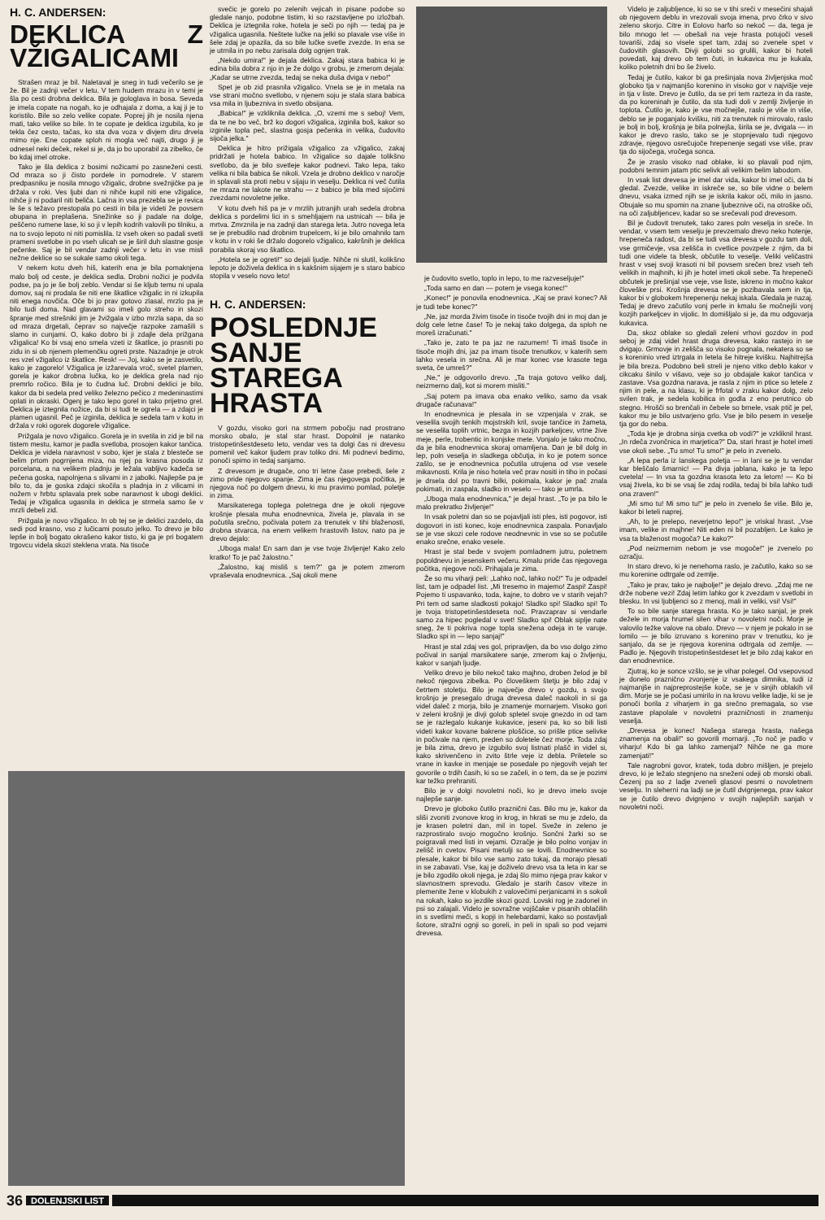H. C. ANDERSEN:
DEKLICA Z VŽIGALICAMI
Strašen mraz je bil. Naletaval je sneg in tudi večerilo se je že. Bil je zadnji večer v letu. V tem hudem mrazu in v temi je šla po cesti drobna deklica. Bila je gologlava in bosa. Seveda je imela copate na nogah, ko je odhajala z doma, a kaj ji je to koristilo. Bile so zelo velike copate. Poprej jih je nosila njena mati, tako velike so bile. In te copate je deklica izgubila, ko je tekla čez cesto, tačas, ko sta dva voza v divjem diru drvela mimo nje. Ene copate sploh ni mogla več najti, drugo ji je odnesel neki deček, rekel si je, da jo bo uporabil za zibelko, če bo kdaj imel otroke.
Tako je šla deklica z bosimi nožicami po zasneženi cesti. Od mraza so ji čisto pordele in pomodrele. V starem predpasniku je nosila mnogo vžigalic, drobne svežnjičke pa je držala v roki. Ves ljubi dan ni nihče kupil niti ene vžigalice, nihče ji ni podaril niti beliča. Lačna in vsa prezebla se je revica le še s težavo prestopala po cesti in bila je videti že povsem obupana in preplašena. Snežinke so ji padale na dolge, peščeno rumene lase, ki so ji v lepih kodrih valovili po tilniku, a na to svojo lepoto ni niti pomislila. Iz vseh oken so padali svetli prameni svetlobe in po vseh ulicah se je širil duh slastne gosje pečenke. Saj je bil vendar zadnji večer v letu in vse misli nežne deklice so se sukale samo okoli tega.
V nekem kotu dveh hiš, katerih ena je bila pomaknjena malo bolj od ceste, je deklica sedla. Drobni nožici je podvila podse, pa jo je še bolj zeblo. Vendar si še kljub temu ni upala domov, saj ni prodala še niti ene škatlice vžigalic in ni izkupila niti enega novčiča. Oče bi jo prav gotovo zlasal, mrzlo pa je bilo tudi doma. Nad glavami so imeli golo streho in skozi špranje med strešniki jim je žvižgala v izbo mrzla sapa, da so od mraza drgetali, čeprav so največje razpoke zamašili s slamo in cunjami. O, kako dobro bi ji zdajle dela prižgana vžigalica! Ko bi vsaj eno smela vzeti iz škatlice, jo prasniti po zidu in si ob njenem plemenčku ogreti prste. Nazadnje je otrok res vzel vžigalico iz škatlice. Resk! — Joj, kako se je zasvetilo, kako je zagorelo! Vžigalica je izžarevala vroč, svetel plamen, gorela je kakor drobna lučka, ko je deklica grela nad njo premrlo ročico. Bila je to čudna luč. Drobni deklici je bilo, kakor da bi sedela pred veliko železno pečico z medeninastimi oplati in okraski. Ogenj je tako lepo gorel in tako prijetno grel. Deklica je iztegnila nožice, da bi si tudi te ogrela — a zdajci je plamen ugasnil. Peč je izginila, deklica je sedela tam v kotu in držala v roki ogorek dogorele vžigalice.
Prižgala je novo vžigalico. Gorela je in svetila in zid je bil na tistem mestu, kamor je padla svetloba, prosojen kakor tančica. Deklica je videla naravnost v sobo, kjer je stala z blesteče se belim prtom pogrnjena miza, na njej pa krasna posoda iz porcelana, a na velikem pladnju je ležala vabljivo kadeča se pečena goska, napolnjena s slivami in z jabolki. Najlepše pa je bilo to, da je goska zdajci skočila s pladnja in z vilicami in nožem v hrbtu splavala prek sobe naravnost k ubogi deklici. Tedaj je vžigalica ugasnila in deklica je strmela samo še v mrzli debeli zid.
Prižgala je novo vžigalico. In ob tej se je deklici zazdelo, da sedi pod krasno, vso z lučicami posuto jelko. To drevo je bilo lepše in bolj bogato okrašeno kakor tisto, ki ga je pri bogatem trgovcu videla skozi steklena vrata. Na tisoče
svečic je gorelo po zelenih vejicah in pisane podobe so gledale nanjo, podobne tistim, ki so razstavljene po izložbah. Deklica je iztegnila roke, hotela je seči po njih — tedaj pa je vžigalica ugasnila. Neštete lučke na jelki so plavale vse više in šele zdaj je opazila, da so bile lučke svetle zvezde. In ena se je utrnila in po nebu zarisala dolg ognjen trak.
„Nekdo umira!" je dejala deklica. Zakaj stara babica ki je edina bila dobra z njo in je že dolgo v grobu, je zmerom dejala: „Kadar se utrne zvezda, tedaj se neka duša dviga v nebo!"
Spet je ob zid prasnila vžigalico. Vnela se je in metala na vse strani močno svetlobo, v njenem soju je stala stara babica vsa mila in ljubezniva in svetlo obsijana.
„Babica!" je vzkliknila deklica. „O, vzemi me s seboj! Vem, da te ne bo več, brž ko dogori vžigalica, izginila boš, kakor so izginile topla peč, slastna gosja pečenka in velika, čudovito sijoča jelka."
Deklica je hitro prižigala vžigalico za vžigalico, zakaj pridržati je hotela babico. In vžigalice so dajale tolikšno svetlobo, da je bilo svetleje kakor podnevi. Tako lepa, tako velika ni bila babica še nikoli. Vzela je drobno deklico v naročje in splavali sta proti nebu v sijaju in veselju. Deklica ni več čutila ne mraza ne lakote ne strahu — z babico je bila med sijočimi zvezdami novoletne jelke.
V kotu dveh hiš pa je v mrzlih jutranjih urah sedela drobna deklica s pordelimi lici in s smehljajem na ustnicah — bila je mrtva. Zmrznila je na zadnji dan starega leta. Jutro novega leta se je prebudilo nad drobnim trupelcem, ki je bilo omahnilo tam v kotu in v roki še držalo dogorelo vžigalico, kakršnih je deklica porabila skoraj vso škatlico.
„Hotela se je ogreti!" so dejali ljudje. Nihče ni slutil, kolikšno lepoto je doživela deklica in s kakšnim sijajem je s staro babico stopila v veselo novo leto!
H. C. ANDERSEN:
POSLEDNJE SANJE STAREGA HRASTA
V gozdu, visoko gori na strmem pobočju nad prostrano morsko obalo, je stal star hrast. Dopolnil je natanko tristopetinšestdeseto leto, vendar ves ta dolgi čas ni drevesu pomenil več kakor ljudem prav toliko dni. Mi podnevi bedimo, ponoči spimo in tedaj sanjamo.
Z drevesom je drugače, ono tri letne čase prebedi, šele z zimo pride njegovo spanje. Zima je čas njegovega počitka, je njegova noč po dolgem dnevu, ki mu pravimo pomlad, poletje in zima.
Marsikaterega toplega poletnega dne je okoli njegove krošnje plesala muha enodnevnica, živela je, plavala in se počutila srečno, počivala potem za trenutek v tihi blaženosti, drobna stvarca, na enem velikem hrastovih listov, nato pa je drevo dejalo:
„Uboga mala! En sam dan je vse tvoje življenje! Kako zelo kratko! To je pač žalostno."
„Žalostno, kaj misliš s tem?" ga je potem zmerom vpraševala enodnevnica. „Saj okoli mene
je čudovito svetlo, toplo in lepo, to me razveseljuje!"
„Toda samo en dan — potem je vsega konec!"
„Konec!" je ponovila enodnevnica. „Kaj se pravi konec? Ali je tudi tebe konec?"
„Ne, jaz morda živim tisoče in tisoče tvojih dni in moj dan je dolg cele letne čase! To je nekaj tako dolgega, da sploh ne moreš izračunati."
„Tako je, zato te pa jaz ne razumem! Ti imaš tisoče in tisoče mojih dni, jaz pa imam tisoče trenutkov, v katerih sem lahko vesela in srečna. Ali je mar konec vse krasote tega sveta, če umreš?"
„Ne," je odgovorilo drevo. „Ta traja gotovo veliko dalj, neizmerno dalj, kot si morem misliti."
„Saj potem pa imava oba enako veliko, samo da vsak drugače računava!"
In enodnevnica je plesala in se vzpenjala v zrak, se veselila svojih tenkih mojstrskih kril, svoje tančice in žameta, se veselila toplih vrtnic, bezga in kozjih parkeljcev, vrtne žive meje, perle, trobentic in konjske mete. Vonjalo je tako močno, da je bila enodnevnica skoraj omamljena. Dan je bil dolg in lep, poln veselja in sladkega občutja, in ko je potem sonce zašlo, se je enodnevnica počutila utrujena od vse vesele mikavnosti. Krila je niso hotela več prav nositi in tiho in počasi je drsela dol po travni bilki, pokimala, kakor je pač znala pokimati, in zaspala, sladko in veselo — tako je umrla.
„Uboga mala enodnevnica," je dejal hrast. „To je pa bilo le malo prekratko življenje!"
In vsak poletni dan so se pojavljali isti ples, isti pogovor, isti dogovori in isti konec, koje enodnevnica zaspala. Ponavljalo se je vse skozi cele rodove neodnevnic in vse so se počutile enako srečne, enako vesele.
Hrast je stal bede v svojem pomladnem jutru, poletnem popoldnevu in jesenskem večeru. Kmalu pride čas njegovega počitka, njegove noči. Prihajala je zima.
Že so mu viharji peli: „Lahko noč, lahko noč!" Tu je odpadel list, tam je odpadel list. „Mi tresemo in majemo! Zaspi! Zaspi! Pojemo ti uspavanko, toda, kajne, to dobro ve v starih vejah? Pri tem od same sladkosti pokajo! Sladko spi! Sladko spi! To je tvoja tristopetinšestdeseta noč. Pravzaprav si vendarle samo za hipec pogledal v svet! Sladko spi! Oblak siplje nate sneg, že ti pokriva noge topla snežena odeja in te varuje. Sladko spi in — lepo sanjaj!"
Hrast je stal zdaj ves gol, pripravljen, da bo vso dolgo zimo počival in sanjal marsikatere sanje, zmerom kaj o življenju, kakor v sanjah ljudje.
Veliko drevo je bilo nekoč tako majhno, droben želod je bil nekoč njegova zibelka. Po človeškem štetju je bilo zdaj v četrtem stoletju. Bilo je največje drevo v gozdu, s svojo krošnjo je presegalo druga drevesa daleč naokoli in si ga videl daleč z morja, bilo je znamenje mornarjem. Visoko gori v zeleni krošnji je divji golob spletel svoje gnezdo in od tam se je razlegalo kukanje kukavice, jeseni pa, ko so bili listi videti kakor kovane bakrene ploščice, so prišle ptice selivke in počivale na njem, preden so doletele čez morje. Toda zdaj je bila zima, drevo je izgubilo svoj listnati plašč in videl si, kako skrivenčeno in zvito štrle veje iz debla. Priletele so vrane in kavke in menjaje se posedale po njegovih vejah ter govorile o trdih časih, ki so se začeli, in o tem, da se je pozimi kar težko prehraniti.
Bilo je v dolgi novoletni noči, ko je drevo imelo svoje najlepše sanje.
Drevo je globoko čutilo praznični čas. Bilo mu je, kakor da sliši zvoniti zvonove krog in krog, in hkrati se mu je zdelo, da je krasen poletni dan, mil in topel. Sveže in zeleno je razprostiralo svojo mogočno krošnjo. Sončni žarki so se poigravali med listi in vejami. Ozračje je bilo polno vonjav in zelišč in cvetov. Pisani metulji so se lovili. Enodnevnice so plesale, kakor bi bilo vse samo zato tukaj, da morajo plesati in se zabavati. Vse, kaj je doživelo drevo vsa ta leta in kar se je bilo zgodilo okoli njega, je zdaj šlo mimo njega prav kakor v slavnostnem sprevodu. Gledalo je starih časov viteze in plemenite žene v klobukih z valovečimi perjanicami in s sokoli na rokah, kako so jezdile skozi gozd. Lovski rog je zadonel in psi so zalajali. Videlo je sovražne vojščake v pisanih oblačilih in s svetlimi meči, s kopji in helebardami, kako so postavljali šotore, stražni ognji so goreli, in peli in spali so pod vejami drevesa.
Videlo je zaljubljence, ki so se v tihi sreči v mesečini shajali ob njegovem deblu in vrezovali svoja imena, prvo črko v sivo zeleno skorjo. Citre in Eolovo harfo so nekoč — da, tega je bilo mnogo let — obešali na veje hrasta potujoči veseli tovariši, zdaj so visele spet tam, zdaj so zvenele spet v čudovitih glasovih. Divji golobi so grulili, kakor bi hoteli povedati, kaj drevo ob tem čuti, in kukavica mu je kukala, koliko poletnih dni bo še živelo.
Tedaj je čutilo, kakor bi ga prešinjala nova življenjska moč globoko tja v najmanjšo koreni­no in visoko gor v najvišje veje in tja v liste. Drevo je čutilo, da se pri tem razteza in da raste, da po koreninah je čutilo, da sta tudi doli v zemlji življenje in toplota. Čutilo je, kako je vse močnejše, raslo je više in više, deblo se je poganjalo kvišku, niti za trenutek ni mirovalo, raslo je bolj in bolj, krošnja je bila polnejša, širila se je, dvigala — in kakor je drevo raslo, tako se je stopnjevalo tudi njegovo zdravje, njegovo osrečujoče hrepenenje segati vse više, prav tja do sijočega, vročega sonca.
Že je zraslo visoko nad oblake, ki so plavali pod njim, podobni temnim jatam ptic selivk ali velikim belim labodom.
In vsak list drevesa je imel dar vida, kakor bi imel oči, da bi gledal. Zvezde, velike in iskreče se, so bile vidne o belem dnevu, vsaka izmed njih se je iskrila kakor oči, milo in jasno. Obujale so mu spomin na znane ljubeznive oči, na otroške oči, na oči zaljubljencev, kadar so se srečevali pod drevesom.
Bil je čudovit trenutek, tako zares poln veselja in sreče. In vendar, v vsem tem veselju je prevzemalo drevo neko hotenje, hrepeneča radost, da bi se tudi vsa drevesa v gozdu tam doli, vse grmičevje, vsa zelišča in cvetlice povzpele z njim, da bi tudi one videle ta blesk, občutile to veselje. Veliki veličastni hrast v vsej svoji krasoti ni bil povsem srečen brez vseh teh velikih in majhnih, ki jih je hotel imeti okoli sebe. Ta hrepeneči občutek je prešinjal vse veje, vse liste, iskreno in močno kakor človeške prsi. Krošnja drevesa se je pozibavala sem in tja, kakor bi v globokem hrepenenju nekaj iskala. Gledala je nazaj. Tedaj je drevo začutilo vonj perle in kmalu še močnejši vonj kozjih parkeljcev in vijolic. In domišljalo si je, da mu odgovarja kukavica.
Da, skoz oblake so gledali zeleni vrhovi gozdov in pod seboj je zdaj videl hrast druga drevesa, kako rastejo in se dvigajo. Grmovje in zelišča so visoko pognala, nekatera so se s koreninio vred iztrgala in letela še hitreje kvišku. Najhitrejša je bila breza. Podobno beli streli je njeno vitko deblo kakor v cikcaku šinilo v višavo, veje so jo obdajale kakor tančica v zastave. Vsa gozdna narava, je rasla z njim in ptice so letele z njim in pele, a na klasu, ki je frfotal v zraku kakor dolg, zelo svilen trak, je sedela kobilica in godla z eno perutnico ob stegno. Hrošči so brenčali in čebele so brnele, vsak ptič je pel, kakor mu je bilo ustvarjeno grlo. Vse je bilo pesem in veselje tja gor do neba.
„Toda kje je drobna sinja cvetka ob vodi?" je vzkliknil hrast. „In rdeča zvončnica in marjetica?" Da, stari hrast je hotel imeti vse okoli sebe. „Tu smo! Tu smo!" je pelo in zvenelo.
„A lepa perla iz lanskega poletja — in lani se je tu vendar kar bleščalo šmarnic! — Pa divja jablana, kako je ta lepo cvetela! — In vsa ta gozdna krasota leto za letom! — Ko bi vsaj živela, ko bi se vsaj še zdaj rodila, tedaj bi bila lahko tudi ona zraven!"
„Mi smo tu! Mi smo tu!" je pelo in zvenelo še više. Bilo je, kakor bi leteli naprej.
„Ah, to je prelepo, neverjetno lepo!" je vriskal hrast. „Vse imam, velike in majhne! Niti eden ni bil pozabljen. Le kako je vsa ta blaženost mogoča? Le kako?"
„Pod neizmernim nebom je vse mogoče!" je zvenelo po ozračju.
In staro drevo, ki je nenehoma raslo, je začutilo, kako so se mu korenine odtrgale od zemlje.
„Tako je prav, tako je najbolje!" je dejalo drevo. „Zdaj me ne drže nobene vezi! Zdaj letim lahko gor k zvezdam v svetlobi in blesku. In vsi ljubljenci so z menoj, mali in veliki, vsi! Vsi!"
To so bile sanje starega hrasta. Ko je tako sanjal, je prek dežele in morja hrumel silen vihar v novoletni noči. Morje je valovilo težke valove na obalo. Drevo — v njem je pokalo in se lomilo — je bilo izruvano s korenino prav v trenutku, ko je sanjalo, da se je njegova korenina odtrgala od zemlje. — Padlo je. Njegovih tristopetinšestdeset let je bilo zdaj kakor en dan enodnevnice.
Zjutraj, ko je sonce vzšlo, se je vihar polegel. Od vsepovsod je donelo praznično zvonjenje iz vsakega dimnika, tudi iz najmanjše in najpreprostejše koče, se je v sinjih oblakih vil dim. Morje se je počasi umirilo in na krovu velike ladje, ki se je ponoči borila z viharjem in ga srečno premagala, so vse zastave plapolale v novoletni prazničnosti in znamenju veselja.
„Drevesa je konec! Našega starega hrasta, našega znamenja na obali!" so govorili mornarji. „To noč je padlo v viharju! Kdo bi ga lahko zamenjal? Nihče ne ga more zamenjati!"
Tale nagrobni govor, kratek, toda dobro mišljen, je prejelo drevo, ki je ležalo stegnjeno na sneženi odeji ob morski obali. Čezenj pa so z ladje zveneli glasovi pesmi o novoletnem veselju. In slehernì na ladji se je čutil dvignjenega, prav kakor se je čutilo drevo dvignjeno v svojih najlepših sanjah v novoletni noči.
36 DOLENJSKI LIST